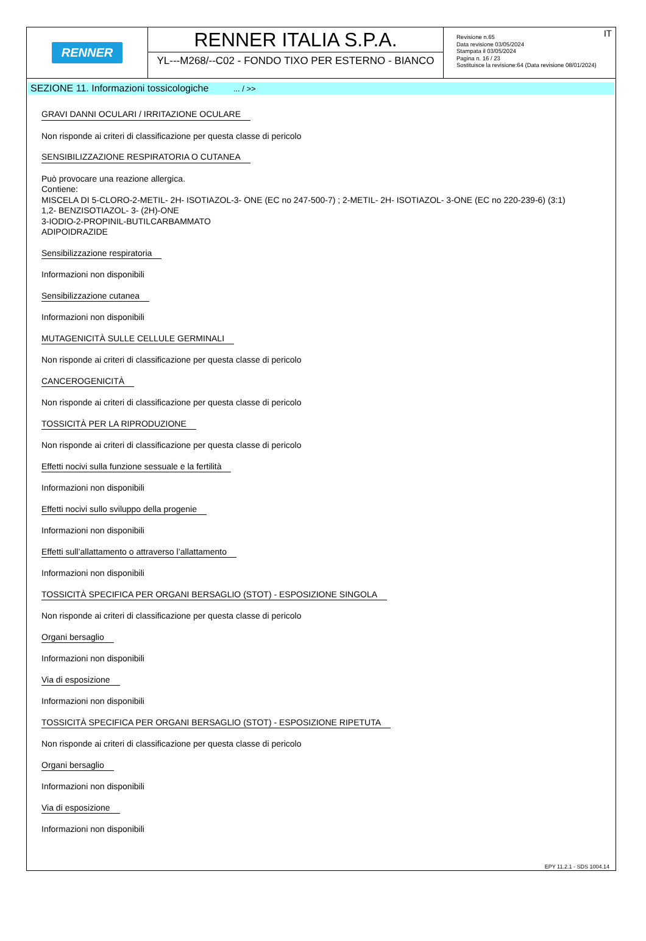RENNER
RENNER ITALIA S.P.A.
YL---M268/--C02 - FONDO TIXO PER ESTERNO - BIANCO
IT Revisione n.65
Data revisione 03/05/2024
Stampata il 03/05/2024
Pagina n. 16 / 23
Sostituisce la revisione:64 (Data revisione 08/01/2024)
SEZIONE 11. Informazioni tossicologiche ... / >>
GRAVI DANNI OCULARI / IRRITAZIONE OCULARE
Non risponde ai criteri di classificazione per questa classe di pericolo
SENSIBILIZZAZIONE RESPIRATORIA O CUTANEA
Può provocare una reazione allergica.
Contiene:
MISCELA DI 5-CLORO-2-METIL- 2H- ISOTIAZOL-3- ONE (EC no 247-500-7) ; 2-METIL- 2H- ISOTIAZOL- 3-ONE (EC no 220-239-6) (3:1)
1,2- BENZISOTIAZOL- 3- (2H)-ONE
3-IODIO-2-PROPINIL-BUTILCARBAMMATO
ADIPOIDRAZIDE
Sensibilizzazione respiratoria
Informazioni non disponibili
Sensibilizzazione cutanea
Informazioni non disponibili
MUTAGENICITÀ SULLE CELLULE GERMINALI
Non risponde ai criteri di classificazione per questa classe di pericolo
CANCEROGENICITÀ
Non risponde ai criteri di classificazione per questa classe di pericolo
TOSSICITÀ PER LA RIPRODUZIONE
Non risponde ai criteri di classificazione per questa classe di pericolo
Effetti nocivi sulla funzione sessuale e la fertilità
Informazioni non disponibili
Effetti nocivi sullo sviluppo della progenie
Informazioni non disponibili
Effetti sull’allattamento o attraverso l’allattamento
Informazioni non disponibili
TOSSICITÀ SPECIFICA PER ORGANI BERSAGLIO (STOT) - ESPOSIZIONE SINGOLA
Non risponde ai criteri di classificazione per questa classe di pericolo
Organi bersaglio
Informazioni non disponibili
Via di esposizione
Informazioni non disponibili
TOSSICITÀ SPECIFICA PER ORGANI BERSAGLIO (STOT) - ESPOSIZIONE RIPETUTA
Non risponde ai criteri di classificazione per questa classe di pericolo
Organi bersaglio
Informazioni non disponibili
Via di esposizione
Informazioni non disponibili
EPY 11.2.1 - SDS 1004.14